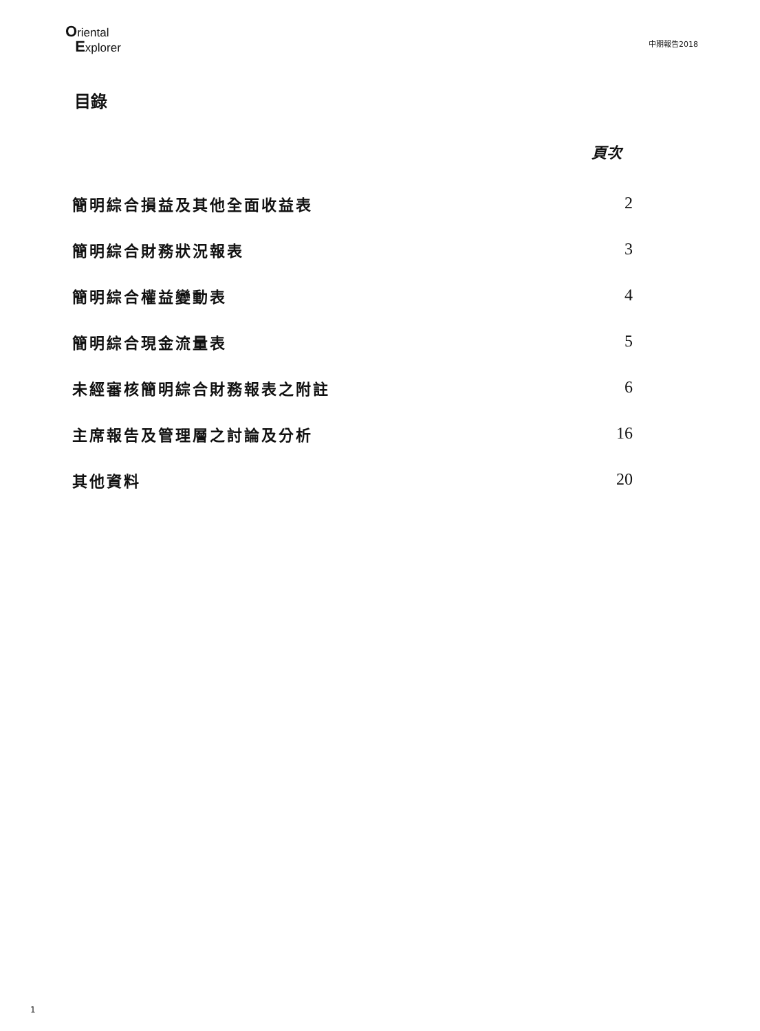Oriental
Explorer
中期報告2018
目錄
頁次
| 簡明綜合損益及其他全面收益表 | 2 |
| 簡明綜合財務狀況報表 | 3 |
| 簡明綜合權益變動表 | 4 |
| 簡明綜合現金流量表 | 5 |
| 未經審核簡明綜合財務報表之附註 | 6 |
| 主席報告及管理層之討論及分析 | 16 |
| 其他資料 | 20 |
1